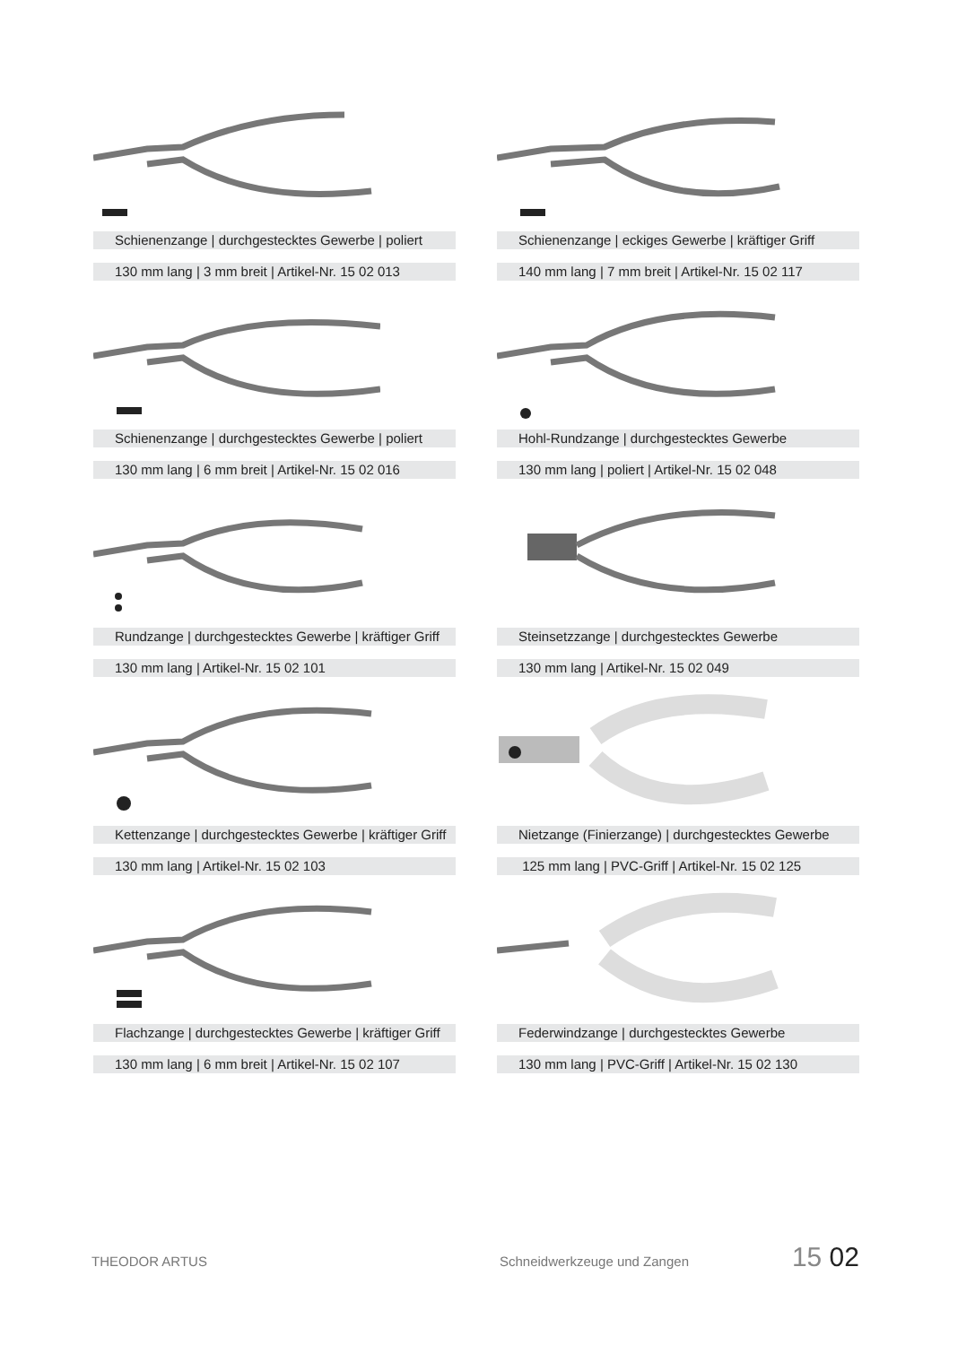Schienenzange | durchgestecktes Gewerbe | poliert
130 mm lang | 3 mm breit | Artikel-Nr. 15 02 013
Schienenzange | eckiges Gewerbe | kräftiger Griff
140 mm lang | 7 mm breit | Artikel-Nr. 15 02 117
Schienenzange | durchgestecktes Gewerbe | poliert
130 mm lang | 6 mm breit | Artikel-Nr. 15 02 016
Hohl-Rundzange | durchgestecktes Gewerbe
130 mm lang | poliert | Artikel-Nr. 15 02 048
Rundzange | durchgestecktes Gewerbe | kräftiger Griff
130 mm lang | Artikel-Nr. 15 02 101
Steinsetzzange | durchgestecktes Gewerbe
130 mm lang | Artikel-Nr. 15 02 049
Kettenzange | durchgestecktes Gewerbe | kräftiger Griff
130 mm lang | Artikel-Nr. 15 02 103
Nietzange (Finierzange) | durchgestecktes Gewerbe
125 mm lang | PVC-Griff | Artikel-Nr. 15 02 125
Flachzange | durchgestecktes Gewerbe | kräftiger Griff
130 mm lang | 6 mm breit | Artikel-Nr. 15 02 107
Federwindzange | durchgestecktes Gewerbe
130 mm lang | PVC-Griff | Artikel-Nr. 15 02 130
THEODOR ARTUS Schneidwerkzeuge und Zangen
15 02